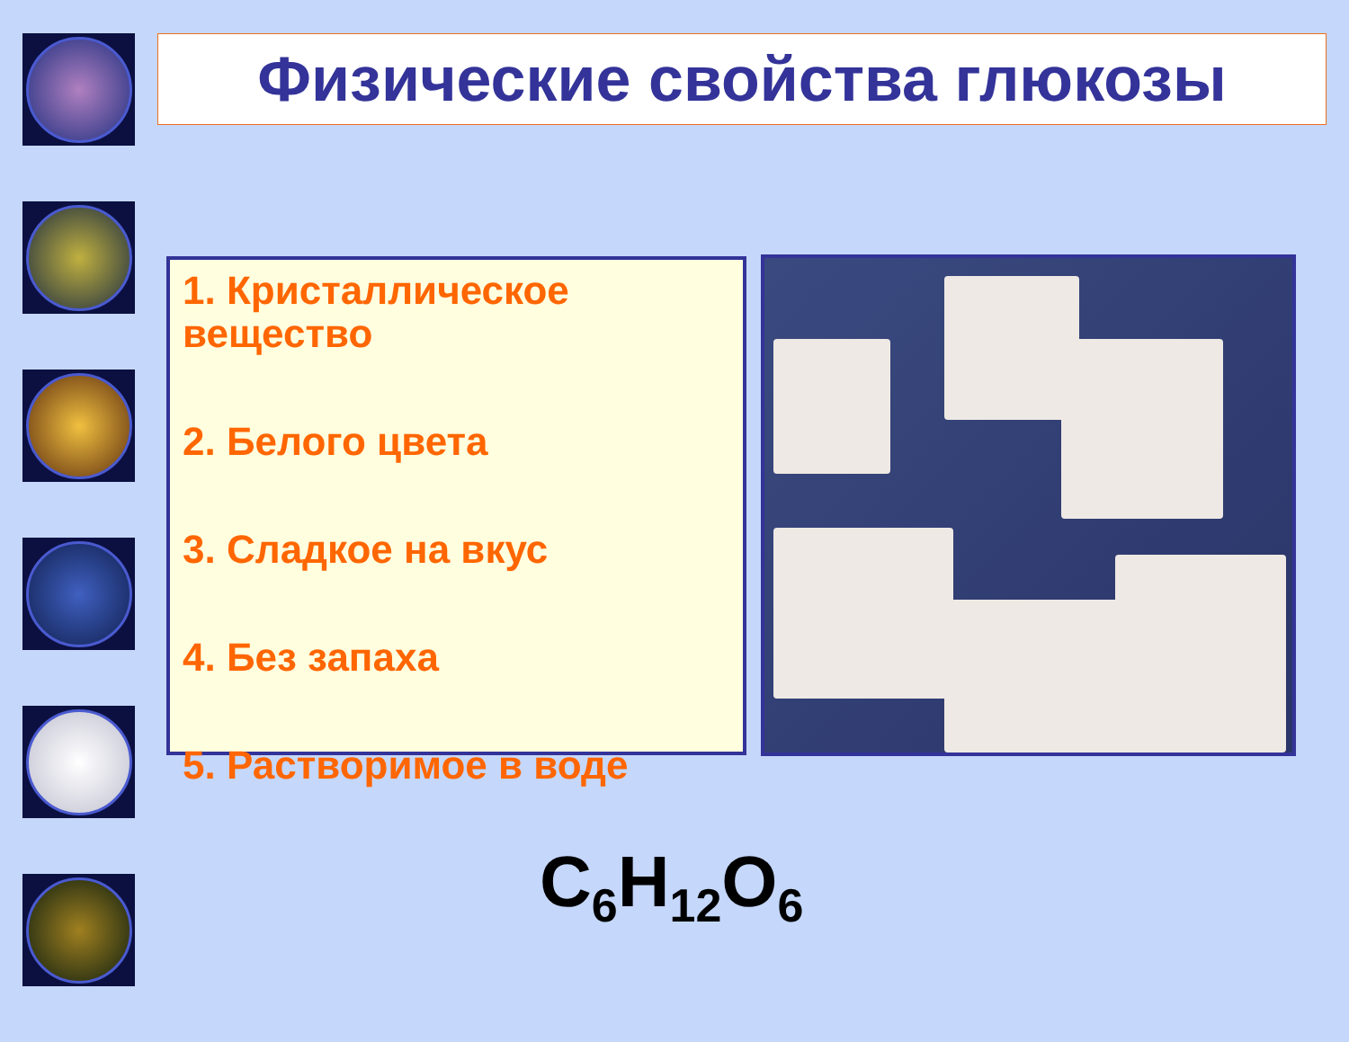Физические свойства глюкозы
1. Кристаллическое вещество
2. Белого цвета
3. Сладкое на вкус
4. Без запаха
5. Растворимое в воде
C<sub>6</sub>H<sub>12</sub>O<sub>6</sub>